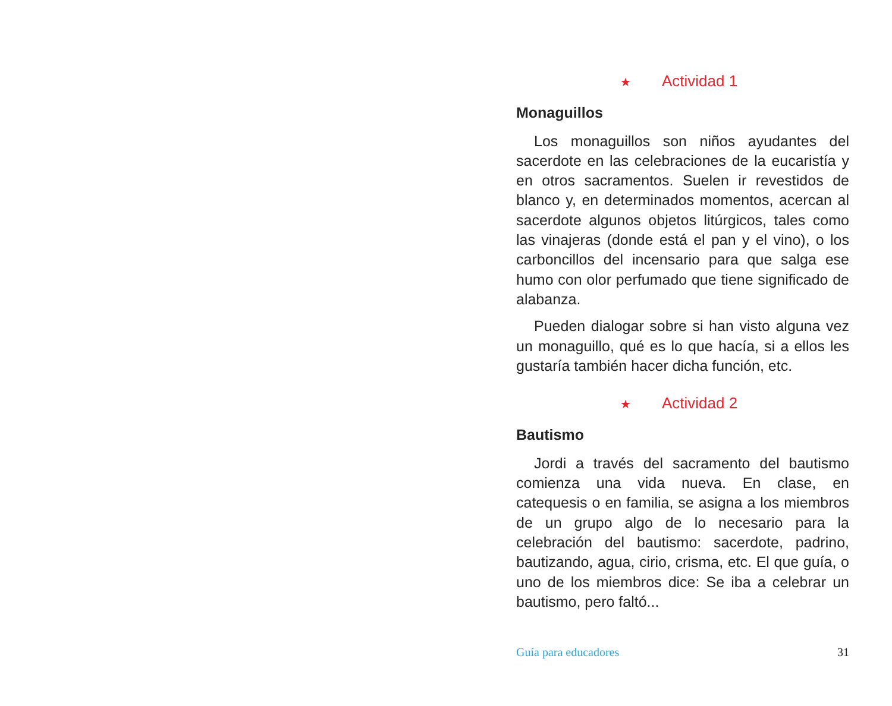★ Actividad 1
Monaguillos
Los monaguillos son niños ayudantes del sacerdote en las celebraciones de la eucaristía y en otros sacramentos. Suelen ir revestidos de blanco y, en determinados momentos, acercan al sacerdote algunos objetos litúrgicos, tales como las vinajeras (donde está el pan y el vino), o los carboncillos del incensario para que salga ese humo con olor perfumado que tiene significado de alabanza.
Pueden dialogar sobre si han visto alguna vez un monaguillo, qué es lo que hacía, si a ellos les gustaría también hacer dicha función, etc.
★ Actividad 2
Bautismo
Jordi a través del sacramento del bautismo comienza una vida nueva. En clase, en catequesis o en familia, se asigna a los miembros de un grupo algo de lo necesario para la celebración del bautismo: sacerdote, padrino, bautizando, agua, cirio, crisma, etc. El que guía, o uno de los miembros dice: Se iba a celebrar un bautismo, pero faltó...
Guía para educadores 31